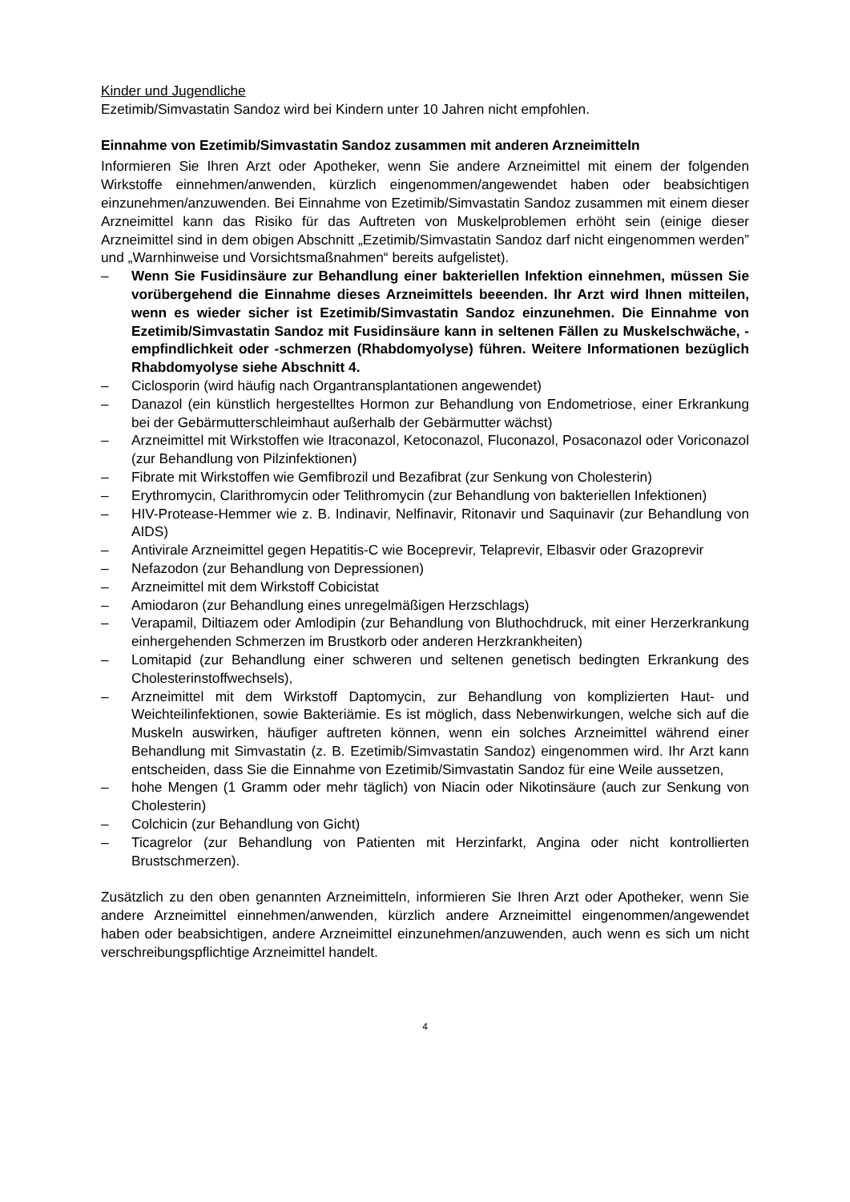Kinder und Jugendliche
Ezetimib/Simvastatin Sandoz wird bei Kindern unter 10 Jahren nicht empfohlen.
Einnahme von Ezetimib/Simvastatin Sandoz zusammen mit anderen Arzneimitteln
Informieren Sie Ihren Arzt oder Apotheker, wenn Sie andere Arzneimittel mit einem der folgenden Wirkstoffe einnehmen/anwenden, kürzlich eingenommen/angewendet haben oder beabsichtigen einzunehmen/anzuwenden. Bei Einnahme von Ezetimib/Simvastatin Sandoz zusammen mit einem dieser Arzneimittel kann das Risiko für das Auftreten von Muskelproblemen erhöht sein (einige dieser Arzneimittel sind in dem obigen Abschnitt „Ezetimib/Simvastatin Sandoz darf nicht eingenommen werden” und „Warnhinweise und Vorsichtsmaßnahmen“ bereits aufgelistet).
– Wenn Sie Fusidinsäure zur Behandlung einer bakteriellen Infektion einnehmen, müssen Sie vorübergehend die Einnahme dieses Arzneimittels beeenden. Ihr Arzt wird Ihnen mitteilen, wenn es wieder sicher ist Ezetimib/Simvastatin Sandoz einzunehmen. Die Einnahme von Ezetimib/Simvastatin Sandoz mit Fusidinsäure kann in seltenen Fällen zu Muskelschwäche, -empfindlichkeit oder -schmerzen (Rhabdomyolyse) führen. Weitere Informationen bezüglich Rhabdomyolyse siehe Abschnitt 4.
– Ciclosporin (wird häufig nach Organtransplantationen angewendet)
– Danazol (ein künstlich hergestelltes Hormon zur Behandlung von Endometriose, einer Erkrankung bei der Gebärmutterschleimhaut außerhalb der Gebärmutter wächst)
– Arzneimittel mit Wirkstoffen wie Itraconazol, Ketoconazol, Fluconazol, Posaconazol oder Voriconazol (zur Behandlung von Pilzinfektionen)
– Fibrate mit Wirkstoffen wie Gemfibrozil und Bezafibrat (zur Senkung von Cholesterin)
– Erythromycin, Clarithromycin oder Telithromycin (zur Behandlung von bakteriellen Infektionen)
– HIV-Protease-Hemmer wie z. B. Indinavir, Nelfinavir, Ritonavir und Saquinavir (zur Behandlung von AIDS)
– Antivirale Arzneimittel gegen Hepatitis-C wie Boceprevir, Telaprevir, Elbasvir oder Grazoprevir
– Nefazodon (zur Behandlung von Depressionen)
– Arzneimittel mit dem Wirkstoff Cobicistat
– Amiodaron (zur Behandlung eines unregelmäßigen Herzschlags)
– Verapamil, Diltiazem oder Amlodipin (zur Behandlung von Bluthochdruck, mit einer Herzerkrankung einhergehenden Schmerzen im Brustkorb oder anderen Herzkrankheiten)
– Lomitapid (zur Behandlung einer schweren und seltenen genetisch bedingten Erkrankung des Cholesterinstoffwechsels),
– Arzneimittel mit dem Wirkstoff Daptomycin, zur Behandlung von komplizierten Haut- und Weichteilinfektionen, sowie Bakteriämie. Es ist möglich, dass Nebenwirkungen, welche sich auf die Muskeln auswirken, häufiger auftreten können, wenn ein solches Arzneimittel während einer Behandlung mit Simvastatin (z. B. Ezetimib/Simvastatin Sandoz) eingenommen wird. Ihr Arzt kann entscheiden, dass Sie die Einnahme von Ezetimib/Simvastatin Sandoz für eine Weile aussetzen,
– hohe Mengen (1 Gramm oder mehr täglich) von Niacin oder Nikotinsäure (auch zur Senkung von Cholesterin)
– Colchicin (zur Behandlung von Gicht)
– Ticagrelor (zur Behandlung von Patienten mit Herzinfarkt, Angina oder nicht kontrollierten Brustschmerzen).
Zusätzlich zu den oben genannten Arzneimitteln, informieren Sie Ihren Arzt oder Apotheker, wenn Sie andere Arzneimittel einnehmen/anwenden, kürzlich andere Arzneimittel eingenommen/angewendet haben oder beabsichtigen, andere Arzneimittel einzunehmen/anzuwenden, auch wenn es sich um nicht verschreibungspflichtige Arzneimittel handelt.
4